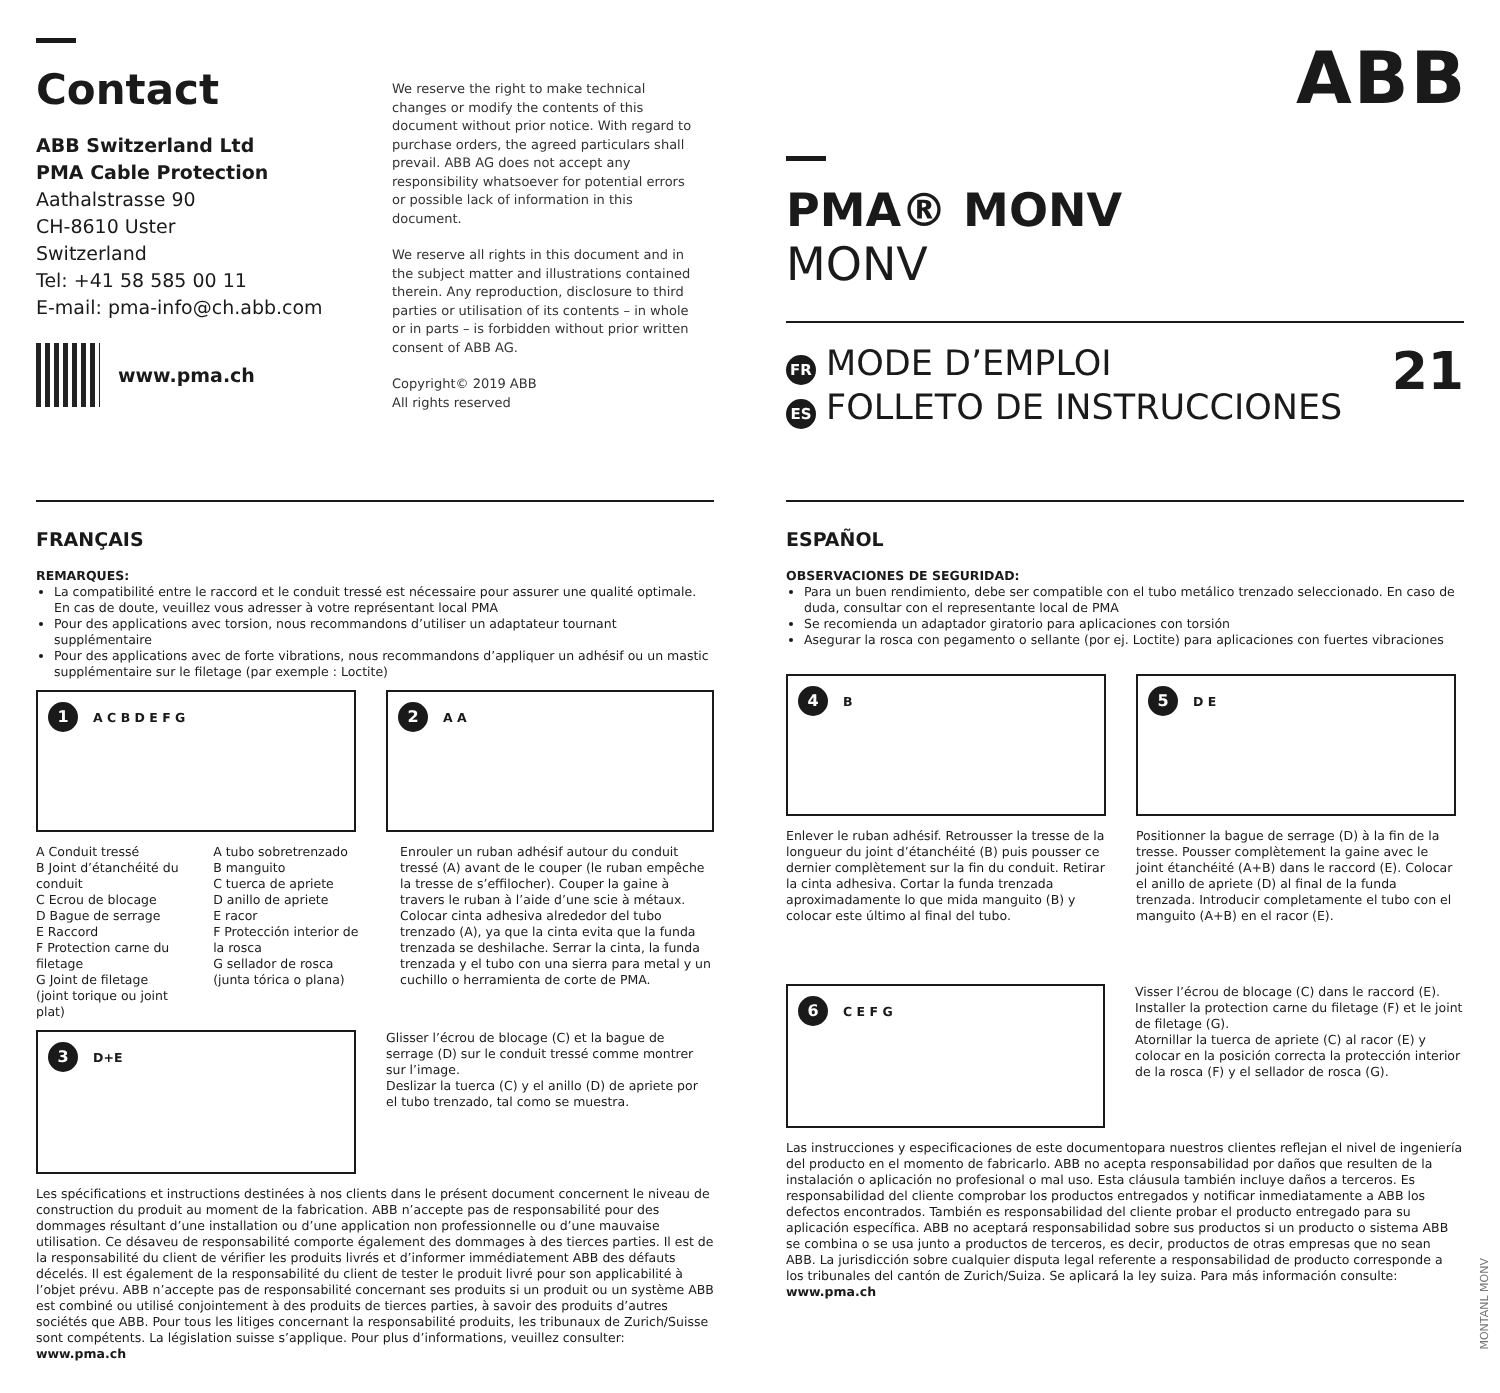Contact
ABB Switzerland Ltd
PMA Cable Protection
Aathalstrasse 90
CH-8610 Uster
Switzerland
Tel: +41 58 585 00 11
E-mail: pma-info@ch.abb.com
www.pma.ch
We reserve the right to make technical changes or modify the contents of this document without prior notice. With regard to purchase orders, the agreed particulars shall prevail. ABB AG does not accept any responsibility whatsoever for potential errors or possible lack of information in this document.
We reserve all rights in this document and in the subject matter and illustrations contained therein. Any reproduction, disclosure to third parties or utilisation of its contents – in whole or in parts – is forbidden without prior written consent of ABB AG.
Copyright© 2019 ABB
All rights reserved
ABB
PMA® MONV
MONV
FR MODE D’EMPLOI
ES FOLLETO DE INSTRUCCIONES
21
FRANÇAIS
REMARQUES:
La compatibilité entre le raccord et le conduit tressé est nécessaire pour assurer une qualité optimale. En cas de doute, veuillez vous adresser à votre représentant local PMA
Pour des applications avec torsion, nous recommandons d’utiliser un adaptateur tournant supplémentaire
Pour des applications avec de forte vibrations, nous recommandons d’appliquer un adhésif ou un mastic supplémentaire sur le filetage (par exemple : Loctite)
1 A C B D E F G
2 A A
A Conduit tressé
B Joint d’étanchéité du conduit
C Ecrou de blocage
D Bague de serrage
E Raccord
F Protection carne du filetage
G Joint de filetage (joint torique ou joint plat)
A tubo sobretrenzado
B manguito
C tuerca de apriete
D anillo de apriete
E racor
F Protección interior de la rosca
G sellador de rosca (junta tórica o plana)
Enrouler un ruban adhésif autour du conduit tressé (A) avant de le couper (le ruban empêche la tresse de s’effilocher). Couper la gaine à travers le ruban à l’aide d’une scie à métaux. Colocar cinta adhesiva alrededor del tubo trenzado (A), ya que la cinta evita que la funda trenzada se deshilache. Serrar la cinta, la funda trenzada y el tubo con una sierra para metal y un cuchillo o herramienta de corte de PMA.
3 D+E
Glisser l’écrou de blocage (C) et la bague de serrage (D) sur le conduit tressé comme montrer sur l’image.
Deslizar la tuerca (C) y el anillo (D) de apriete por el tubo trenzado, tal como se muestra.
Les spécifications et instructions destinées à nos clients dans le présent document concernent le niveau de construction du produit au moment de la fabrication. ABB n’accepte pas de responsabilité pour des dommages résultant d’une installation ou d’une application non professionnelle ou d’une mauvaise utilisation. Ce désaveu de responsabilité comporte également des dommages à des tierces parties. Il est de la responsabilité du client de vérifier les produits livrés et d’informer immédiatement ABB des défauts décelés. Il est également de la responsabilité du client de tester le produit livré pour son applicabilité à l’objet prévu. ABB n’accepte pas de responsabilité concernant ses produits si un produit ou un système ABB est combiné ou utilisé conjointement à des produits de tierces parties, à savoir des produits d’autres sociétés que ABB. Pour tous les litiges concernant la responsabilité produits, les tribunaux de Zurich/Suisse sont compétents. La législation suisse s’applique. Pour plus d’informations, veuillez consulter: www.pma.ch
ESPAÑOL
OBSERVACIONES DE SEGURIDAD:
Para un buen rendimiento, debe ser compatible con el tubo metálico trenzado seleccionado. En caso de duda, consultar con el representante local de PMA
Se recomienda un adaptador giratorio para aplicaciones con torsión
Asegurar la rosca con pegamento o sellante (por ej. Loctite) para aplicaciones con fuertes vibraciones
4 B
5 D E
Enlever le ruban adhésif. Retrousser la tresse de la longueur du joint d’étanchéité (B) puis pousser ce dernier complètement sur la fin du conduit. Retirar la cinta adhesiva. Cortar la funda trenzada aproximadamente lo que mida manguito (B) y colocar este último al final del tubo.
Positionner la bague de serrage (D) à la fin de la tresse. Pousser complètement la gaine avec le joint étanchéité (A+B) dans le raccord (E). Colocar el anillo de apriete (D) al final de la funda trenzada. Introducir completamente el tubo con el manguito (A+B) en el racor (E).
6 C E F G
Visser l’écrou de blocage (C) dans le raccord (E). Installer la protection carne du filetage (F) et le joint de filetage (G).
Atornillar la tuerca de apriete (C) al racor (E) y colocar en la posición correcta la protección interior de la rosca (F) y el sellador de rosca (G).
Las instrucciones y especificaciones de este documentopara nuestros clientes reflejan el nivel de ingeniería del producto en el momento de fabricarlo. ABB no acepta responsabilidad por daños que resulten de la instalación o aplicación no profesional o mal uso. Esta cláusula también incluye daños a terceros. Es responsabilidad del cliente comprobar los productos entregados y notificar inmediatamente a ABB los defectos encontrados. También es responsabilidad del cliente probar el producto entregado para su aplicación específica. ABB no aceptará responsabilidad sobre sus productos si un producto o sistema ABB se combina o se usa junto a productos de terceros, es decir, productos de otras empresas que no sean ABB. La jurisdicción sobre cualquier disputa legal referente a responsabilidad de producto corresponde a los tribunales del cantón de Zurich/Suiza. Se aplicará la ley suiza. Para más información consulte: www.pma.ch
MONTANL MONV